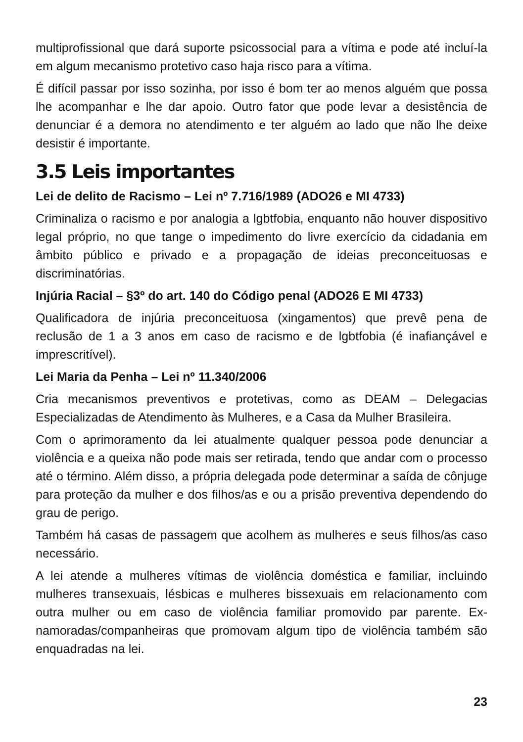multiprofissional que dará suporte psicossocial para a vítima e pode até incluí-la em algum mecanismo protetivo caso haja risco para a vítima.
É difícil passar por isso sozinha, por isso é bom ter ao menos alguém que possa lhe acompanhar e lhe dar apoio. Outro fator que pode levar a desistência de denunciar é a demora no atendimento e ter alguém ao lado que não lhe deixe desistir é importante.
3.5 Leis importantes
Lei de delito de Racismo – Lei nº 7.716/1989 (ADO26 e MI 4733)
Criminaliza o racismo e por analogia a lgbtfobia, enquanto não houver dispositivo legal próprio, no que tange o impedimento do livre exercício da cidadania em âmbito público e privado e a propagação de ideias preconceituosas e discriminatórias.
Injúria Racial – §3º do art. 140 do Código penal (ADO26 E MI 4733)
Qualificadora de injúria preconceituosa (xingamentos) que prevê pena de reclusão de 1 a 3 anos em caso de racismo e de lgbtfobia (é inafiançável e imprescritível).
Lei Maria da Penha – Lei nº 11.340/2006
Cria mecanismos preventivos e protetivas, como as DEAM – Delegacias Especializadas de Atendimento às Mulheres, e a Casa da Mulher Brasileira.
Com o aprimoramento da lei atualmente qualquer pessoa pode denunciar a violência e a queixa não pode mais ser retirada, tendo que andar com o processo até o término. Além disso, a própria delegada pode determinar a saída de cônjuge para proteção da mulher e dos filhos/as e ou a prisão preventiva dependendo do grau de perigo.
Também há casas de passagem que acolhem as mulheres e seus filhos/as caso necessário.
A lei atende a mulheres vítimas de violência doméstica e familiar, incluindo mulheres transexuais, lésbicas e mulheres bissexuais em relacionamento com outra mulher ou em caso de violência familiar promovido par parente. Ex-namoradas/companheiras que promovam algum tipo de violência também são enquadradas na lei.
23